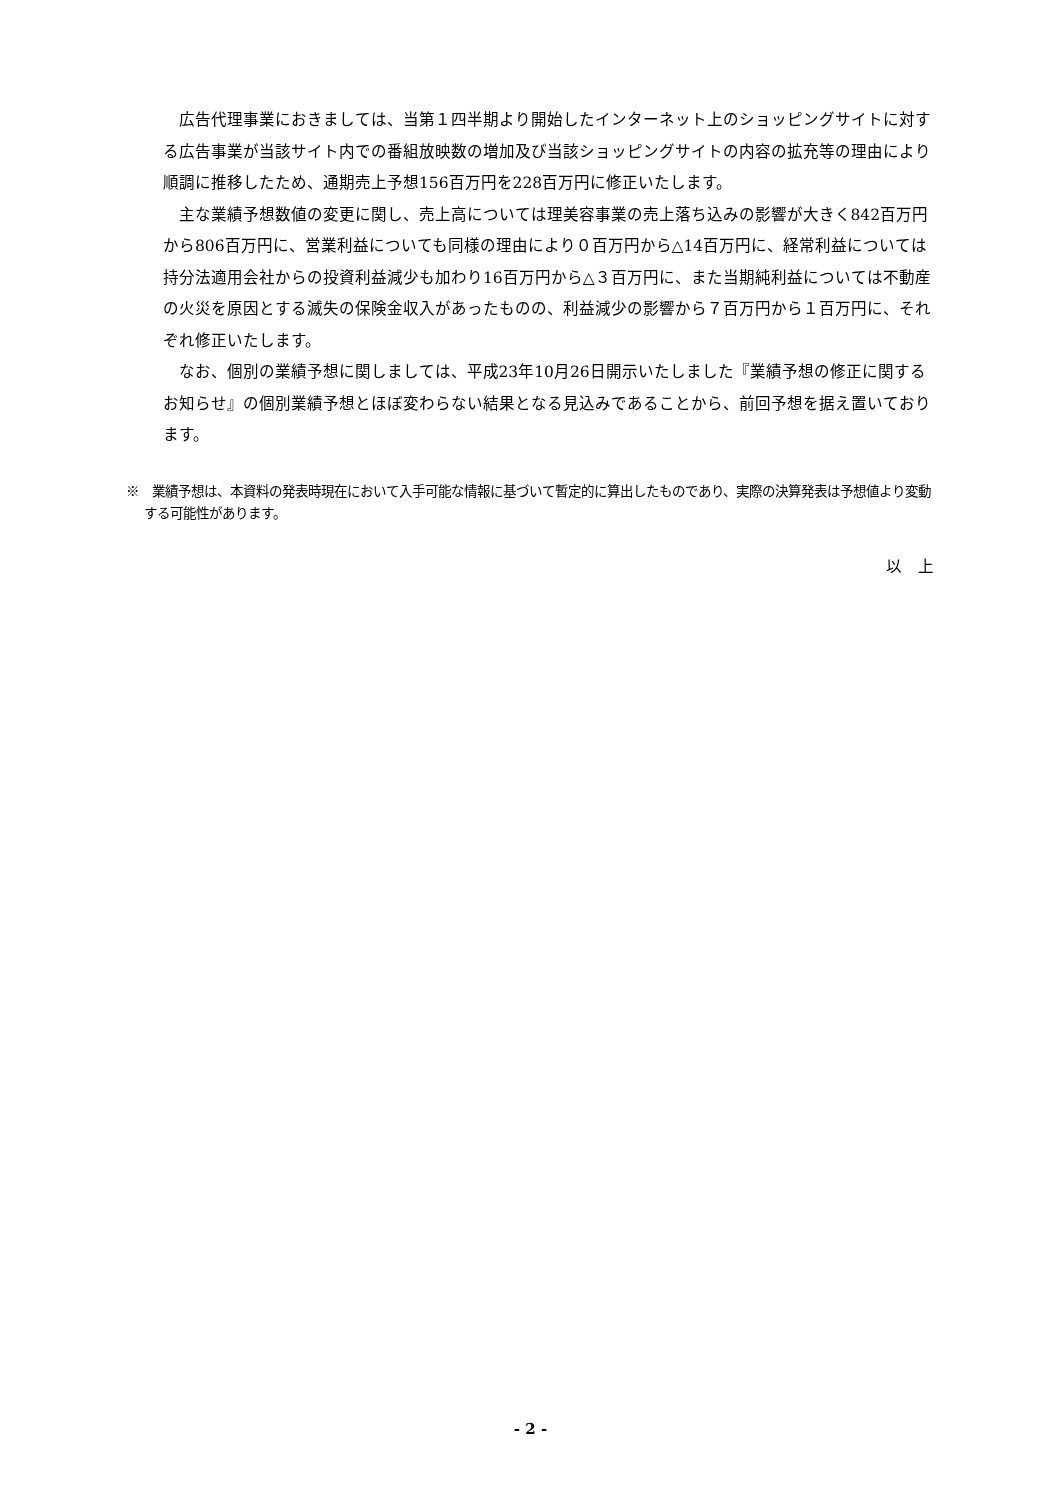広告代理事業におきましては、当第１四半期より開始したインターネット上のショッピングサイトに対する広告事業が当該サイト内での番組放映数の増加及び当該ショッピングサイトの内容の拡充等の理由により順調に推移したため、通期売上予想156百万円を228百万円に修正いたします。
主な業績予想数値の変更に関し、売上高については理美容事業の売上落ち込みの影響が大きく842百万円から806百万円に、営業利益についても同様の理由により０百万円から△14百万円に、経常利益については持分法適用会社からの投資利益減少も加わり16百万円から△３百万円に、また当期純利益については不動産の火災を原因とする滅失の保険金収入があったものの、利益減少の影響から７百万円から１百万円に、それぞれ修正いたします。
なお、個別の業績予想に関しましては、平成23年10月26日開示いたしました『業績予想の修正に関するお知らせ』の個別業績予想とほぼ変わらない結果となる見込みであることから、前回予想を据え置いております。
※　業績予想は、本資料の発表時現在において入手可能な情報に基づいて暫定的に算出したものであり、実際の決算発表は予想値より変動する可能性があります。
以　上
- 2 -